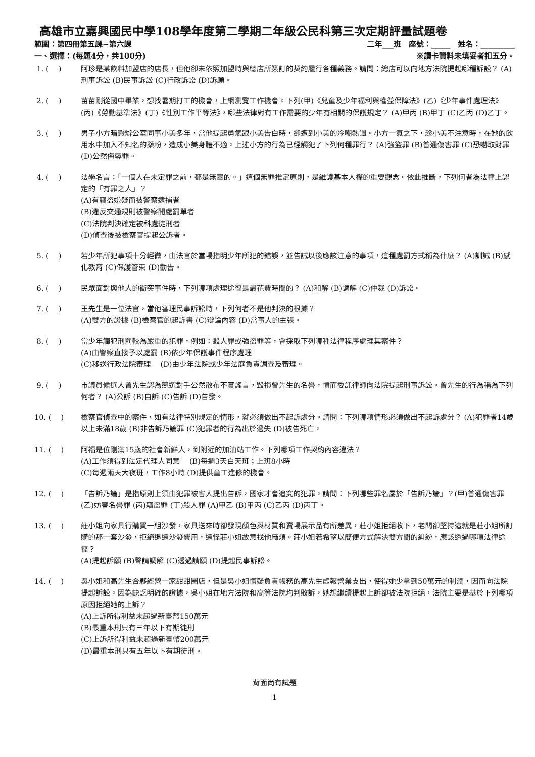高雄市立嘉興國民中學108學年度第二學期二年級公民科第三次定期評量試題卷
範圍：第四冊第五課~第六課 二年___班　座號：_____　姓名：_________
一、選擇：(每題4分，共100分) ※讀卡資料未填妥者扣五分。
1. (　 ) 阿珍是某飲料加盟店的店長，但他卻未依照加盟時與總店所簽訂的契約履行各種義務。請問：總店可以向地方法院提起哪種訴訟？ (A)刑事訴訟 (B)民事訴訟 (C)行政訴訟 (D)訴願。
2. (　 ) 苗苗剛從國中畢業，想找暑期打工的機會，上網瀏覽工作機會。下列(甲)《兒童及少年福利與權益保障法》(乙)《少年事件處理法》(丙)《勞動基準法》(丁)《性別工作平等法》，哪些法律對有工作需要的少年有相關的保護規定？ (A)甲丙 (B)甲丁 (C)乙丙 (D)乙丁。
3. (　 ) 男子小方暗戀辦公室同事小美多年，當他提起勇氣跟小美告白時，卻遭到小美的冷嘲熱諷。小方一氣之下，趁小美不注意時，在她的飲用水中加入不知名的藥粉，造成小美身體不適。上述小方的行為已經觸犯了下列何種罪行？ (A)強盜罪 (B)普通傷害罪 (C)恐嚇取財罪 (D)公然侮辱罪。
4. (　 ) 法學名言：「一個人在未定罪之前，都是無辜的。」這個無罪推定原則，是維護基本人權的重要觀念。依此推斷，下列何者為法律上認定的「有罪之人」？
(A)有竊盜嫌疑而被警察逮捕者
(B)違反交通規則被警察開處罰單者
(C)法院判決確定被科處徒刑者
(D)偵查後被檢察官提起公訴者。
5. (　 ) 若少年所犯事項十分輕微，由法官於當場指明少年所犯的錯誤，並告誡以後應該注意的事項，這種處罰方式稱為什麼？ (A)訓誡 (B)感化教育 (C)保護管束 (D)勸告。
6. (　 ) 民眾面對與他人的衝突事件時，下列哪項處理途徑是最花費時間的？ (A)和解 (B)調解 (C)仲裁 (D)訴訟。
7. (　 ) 王先生是一位法官，當他審理民事訴訟時，下列何者不是他判決的根據？
(A)雙方的證據 (B)檢察官的起訴書 (C)辯論內容 (D)當事人的主張。
8. (　 ) 當少年觸犯刑罰較為嚴重的犯罪，例如：殺人罪或強盜罪等，會採取下列哪種法律程序處理其案件？
(A)由警察直接予以處罰 (B)依少年保護事件程序處理
(C)移送行政法院審理　 (D)由少年法院或少年法庭負責調查及審理。
9. (　 ) 市議員候選人曾先生認為競選對手公然散布不實謠言，毀損曾先生的名譽，憤而委託律師向法院提起刑事訴訟。曾先生的行為稱為下列何者？ (A)公訴 (B)自訴 (C)告訴 (D)告發。
10. (　 ) 檢察官偵查中的案件，如有法律特別規定的情形，就必須做出不起訴處分。請問：下列哪項情形必須做出不起訴處分？ (A)犯罪者14歲以上未滿18歲 (B)非告訴乃論罪 (C)犯罪者的行為出於過失 (D)被告死亡。
11. (　 ) 阿福是位剛滿15歲的社會新鮮人，到附近的加油站工作。下列哪項工作契約內容違法？
(A)工作須得到法定代理人同意　 (B)每週3天白天班；上班8小時
(C)每週兩天大夜班，工作8小時 (D)提供童工進修的機會。
12. (　 ) 「告訴乃論」是指原則上須由犯罪被害人提出告訴，國家才會追究的犯罪。請問：下列哪些罪名屬於「告訴乃論」？(甲)普通傷害罪 (乙)妨害名譽罪 (丙)竊盜罪 (丁)殺人罪 (A)甲乙 (B)甲丙 (C)乙丙 (D)丙丁。
13. (　 ) 莊小姐向家具行購買一組沙發，家具送來時卻發現顏色與材質和賣場展示品有所差異，莊小姐拒絕收下，老闆卻堅持這就是莊小姐所訂購的那一套沙發，拒絕退還沙發費用，還怪莊小姐故意找他麻煩。莊小姐若希望以簡便方式解決雙方間的糾紛，應該透過哪項法律途徑？
(A)提起訴願 (B)聲請調解 (C)透過請願 (D)提起民事訴訟。
14. (　 ) 吳小姐和高先生合夥經營一家甜甜圈店，但是吳小姐懷疑負責帳務的高先生虛報營業支出，使得她少拿到50萬元的利潤，因而向法院提起訴訟。因為缺乏明確的證據，吳小姐在地方法院和高等法院均判敗訴，她想繼續提起上訴卻被法院拒絕，法院主要是基於下列哪項原因拒絕她的上訴？
(A)上訴所得利益未超過新臺幣150萬元
(B)最重本刑只有三年以下有期徒刑
(C)上訴所得利益未超過新臺幣200萬元
(D)最重本刑只有五年以下有期徒刑。
背面尚有試題
1